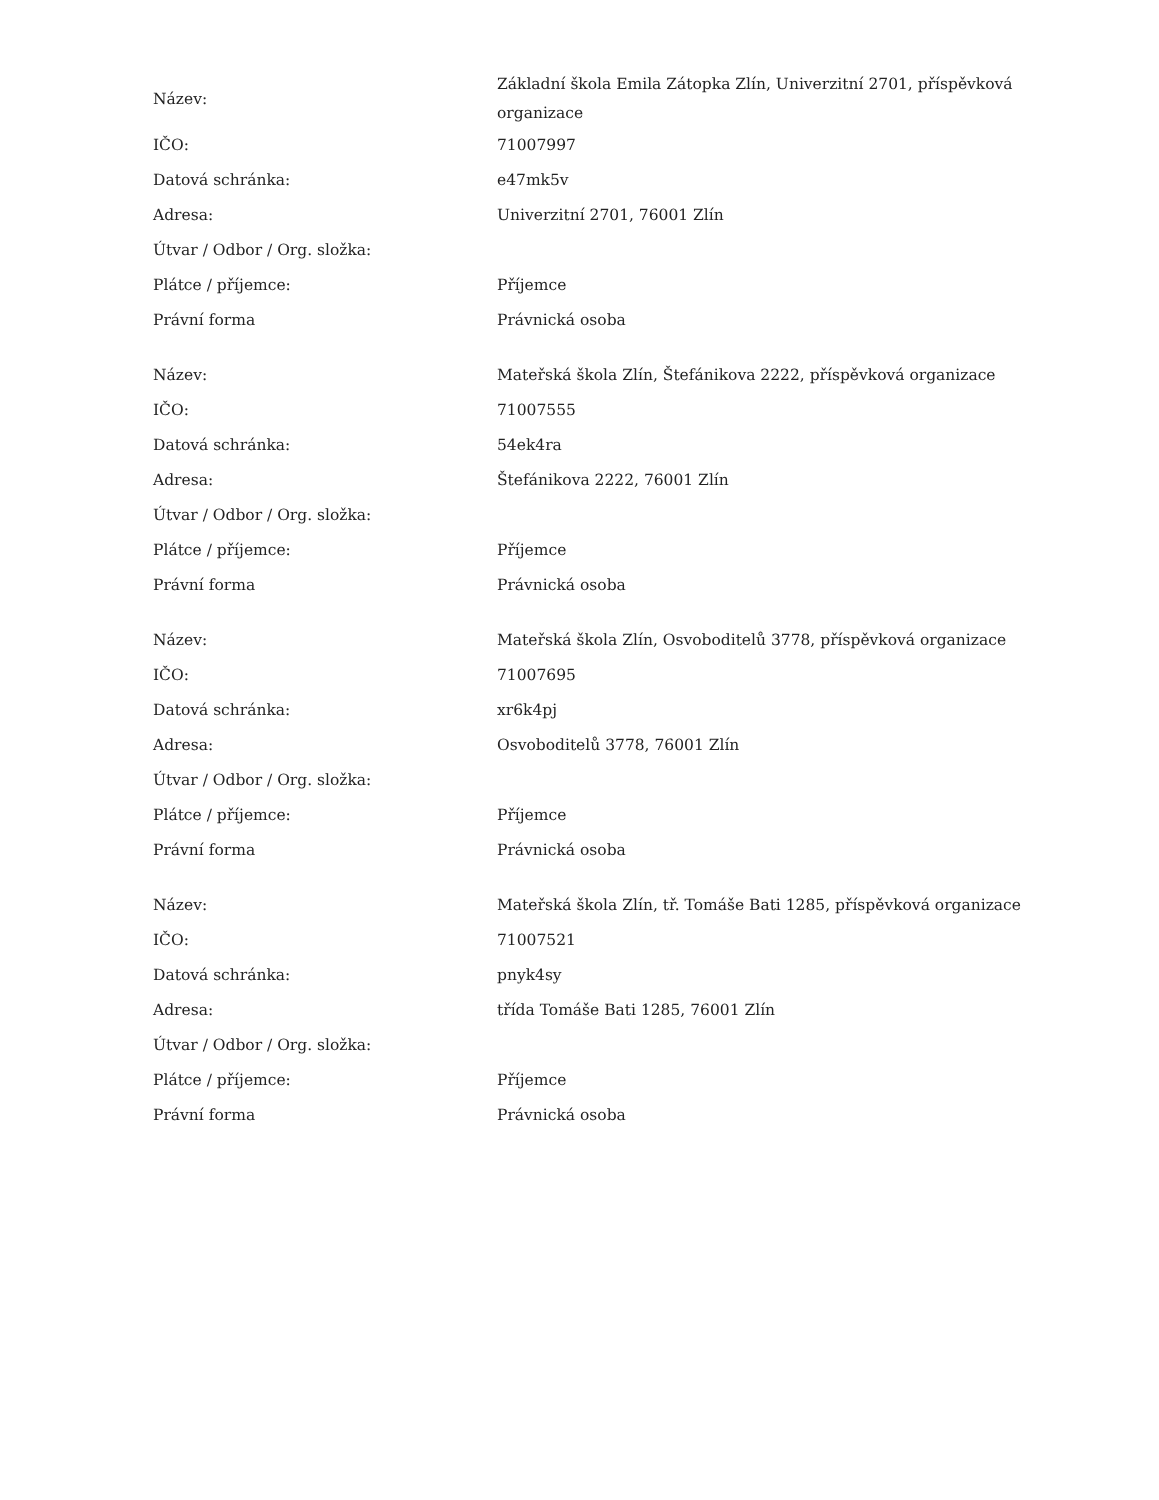| Název: | Základní škola Emila Zátopka Zlín, Univerzitní 2701, příspěvková organizace |
| IČO: | 71007997 |
| Datová schránka: | e47mk5v |
| Adresa: | Univerzitní 2701, 76001 Zlín |
| Útvar / Odbor / Org. složka: | |
| Plátce / příjemce: | Příjemce |
| Právní forma | Právnická osoba |
| Název: | Mateřská škola Zlín, Štefánikova 2222, příspěvková organizace |
| IČO: | 71007555 |
| Datová schránka: | 54ek4ra |
| Adresa: | Štefánikova 2222, 76001 Zlín |
| Útvar / Odbor / Org. složka: | |
| Plátce / příjemce: | Příjemce |
| Právní forma | Právnická osoba |
| Název: | Mateřská škola Zlín, Osvoboditelů 3778, příspěvková organizace |
| IČO: | 71007695 |
| Datová schránka: | xr6k4pj |
| Adresa: | Osvoboditelů 3778, 76001 Zlín |
| Útvar / Odbor / Org. složka: | |
| Plátce / příjemce: | Příjemce |
| Právní forma | Právnická osoba |
| Název: | Mateřská škola Zlín, tř. Tomáše Bati 1285, příspěvková organizace |
| IČO: | 71007521 |
| Datová schránka: | pnyk4sy |
| Adresa: | třída Tomáše Bati 1285, 76001 Zlín |
| Útvar / Odbor / Org. složka: | |
| Plátce / příjemce: | Příjemce |
| Právní forma | Právnická osoba |